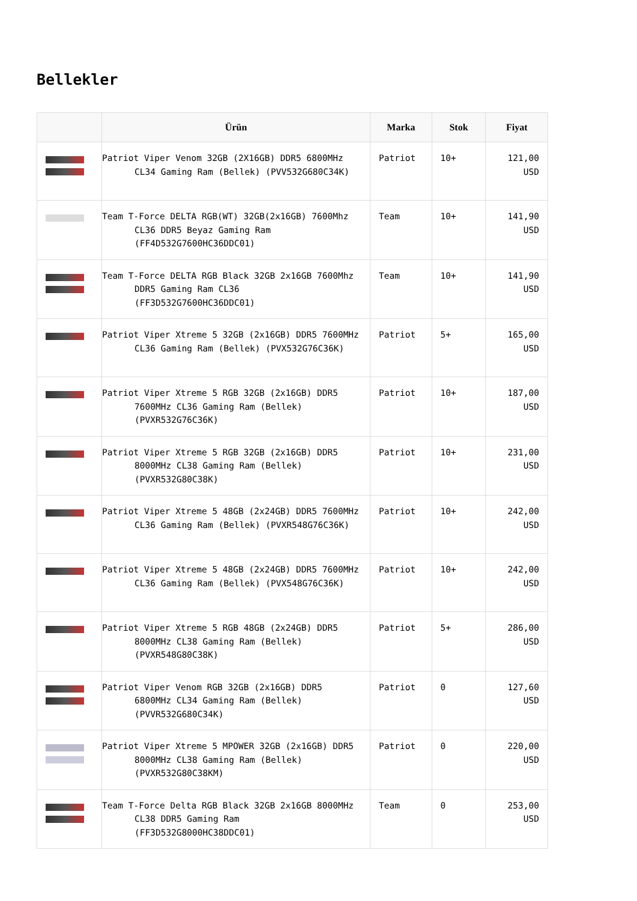Bellekler
| | Ürün | Marka | Stok | Fiyat |
| --- | --- | --- | --- | --- |
| | Patriot Viper Venom 32GB (2X16GB) DDR5 6800MHz CL34 Gaming Ram (Bellek) (PVV532G680C34K) | Patriot | 10+ | 121,00 USD |
| | Team T-Force DELTA RGB(WT) 32GB(2x16GB) 7600Mhz CL36 DDR5 Beyaz Gaming Ram (FF4D532G7600HC36DDC01) | Team | 10+ | 141,90 USD |
| | Team T-Force DELTA RGB Black 32GB 2x16GB 7600Mhz DDR5 Gaming Ram CL36 (FF3D532G7600HC36DDC01) | Team | 10+ | 141,90 USD |
| | Patriot Viper Xtreme 5 32GB (2x16GB) DDR5 7600MHz CL36 Gaming Ram (Bellek) (PVX532G76C36K) | Patriot | 5+ | 165,00 USD |
| | Patriot Viper Xtreme 5 RGB 32GB (2x16GB) DDR5 7600MHz CL36 Gaming Ram (Bellek) (PVXR532G76C36K) | Patriot | 10+ | 187,00 USD |
| | Patriot Viper Xtreme 5 RGB 32GB (2x16GB) DDR5 8000MHz CL38 Gaming Ram (Bellek) (PVXR532G80C38K) | Patriot | 10+ | 231,00 USD |
| | Patriot Viper Xtreme 5 48GB (2x24GB) DDR5 7600MHz CL36 Gaming Ram (Bellek) (PVXR548G76C36K) | Patriot | 10+ | 242,00 USD |
| | Patriot Viper Xtreme 5 48GB (2x24GB) DDR5 7600MHz CL36 Gaming Ram (Bellek) (PVX548G76C36K) | Patriot | 10+ | 242,00 USD |
| | Patriot Viper Xtreme 5 RGB 48GB (2x24GB) DDR5 8000MHz CL38 Gaming Ram (Bellek) (PVXR548G80C38K) | Patriot | 5+ | 286,00 USD |
| | Patriot Viper Venom RGB 32GB (2x16GB) DDR5 6800MHz CL34 Gaming Ram (Bellek) (PVVR532G680C34K) | Patriot | 0 | 127,60 USD |
| | Patriot Viper Xtreme 5 MPOWER 32GB (2x16GB) DDR5 8000MHz CL38 Gaming Ram (Bellek) (PVXR532G80C38KM) | Patriot | 0 | 220,00 USD |
| | Team T-Force Delta RGB Black 32GB 2x16GB 8000MHz CL38 DDR5 Gaming Ram (FF3D532G8000HC38DDC01) | Team | 0 | 253,00 USD |